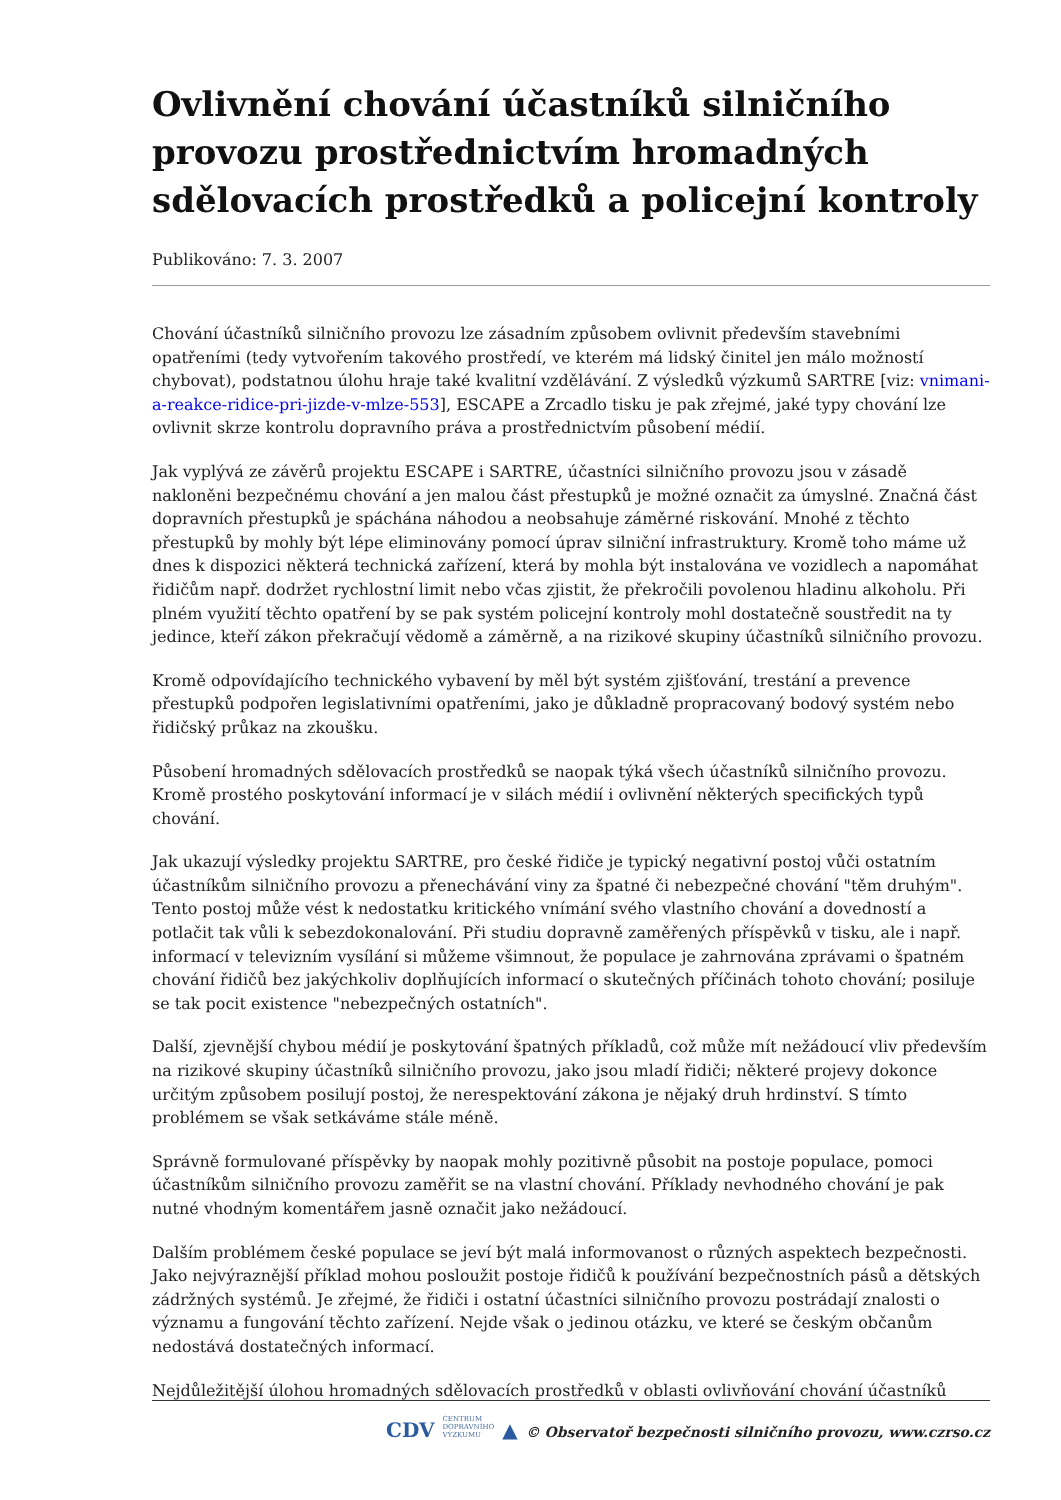Ovlivnění chování účastníků silničního provozu prostřednictvím hromadných sdělovacích prostředků a policejní kontroly
Publikováno: 7. 3. 2007
Chování účastníků silničního provozu lze zásadním způsobem ovlivnit především stavebními opatřeními (tedy vytvořením takového prostředí, ve kterém má lidský činitel jen málo možností chybovat), podstatnou úlohu hraje také kvalitní vzdělávání. Z výsledků výzkumů SARTRE [viz: vnimani-a-reakce-ridice-pri-jizde-v-mlze-553], ESCAPE a Zrcadlo tisku je pak zřejmé, jaké typy chování lze ovlivnit skrze kontrolu dopravního práva a prostřednictvím působení médií.
Jak vyplývá ze závěrů projektu ESCAPE i SARTRE, účastníci silničního provozu jsou v zásadě nakloněni bezpečnému chování a jen malou část přestupků je možné označit za úmyslné. Značná část dopravních přestupků je spáchána náhodou a neobsahuje záměrné riskování. Mnohé z těchto přestupků by mohly být lépe eliminovány pomocí úprav silniční infrastruktury. Kromě toho máme už dnes k dispozici některá technická zařízení, která by mohla být instalována ve vozidlech a napomáhat řidičům např. dodržet rychlostní limit nebo včas zjistit, že překročili povolenou hladinu alkoholu. Při plném využití těchto opatření by se pak systém policejní kontroly mohl dostatečně soustředit na ty jedince, kteří zákon překračují vědomě a záměrně, a na rizikové skupiny účastníků silničního provozu.
Kromě odpovídajícího technického vybavení by měl být systém zjišťování, trestání a prevence přestupků podpořen legislativními opatřeními, jako je důkladně propracovaný bodový systém nebo řidičský průkaz na zkoušku.
Působení hromadných sdělovacích prostředků se naopak týká všech účastníků silničního provozu. Kromě prostého poskytování informací je v silách médií i ovlivnění některých specifických typů chování.
Jak ukazují výsledky projektu SARTRE, pro české řidiče je typický negativní postoj vůči ostatním účastníkům silničního provozu a přenechávání viny za špatné či nebezpečné chování "těm druhým". Tento postoj může vést k nedostatku kritického vnímání svého vlastního chování a dovedností a potlačit tak vůli k sebezdokonalování. Při studiu dopravně zaměřených příspěvků v tisku, ale i např. informací v televizním vysílání si můžeme všimnout, že populace je zahrnována zprávami o špatném chování řidičů bez jakýchkoliv doplňujících informací o skutečných příčinách tohoto chování; posiluje se tak pocit existence "nebezpečných ostatních".
Další, zjevnější chybou médií je poskytování špatných příkladů, což může mít nežádoucí vliv především na rizikové skupiny účastníků silničního provozu, jako jsou mladí řidiči; některé projevy dokonce určitým způsobem posilují postoj, že nerespektování zákona je nějaký druh hrdinství. S tímto problémem se však setkáváme stále méně.
Správně formulované příspěvky by naopak mohly pozitivně působit na postoje populace, pomoci účastníkům silničního provozu zaměřit se na vlastní chování. Příklady nevhodného chování je pak nutné vhodným komentářem jasně označit jako nežádoucí.
Dalším problémem české populace se jeví být malá informovanost o různých aspektech bezpečnosti. Jako nejvýraznější příklad mohou posloužit postoje řidičů k používání bezpečnostních pásů a dětských zádržných systémů. Je zřejmé, že řidiči i ostatní účastníci silničního provozu postrádají znalosti o významu a fungování těchto zařízení. Nejde však o jedinou otázku, ve které se českým občanům nedostává dostatečných informací.
Nejdůležitější úlohou hromadných sdělovacích prostředků v oblasti ovlivňování chování účastníků
CDV CENTRUM
DOPRAVNÍHO
VÝZKUMU ▲ © Observatoř bezpečnosti silničního provozu, www.czrso.cz